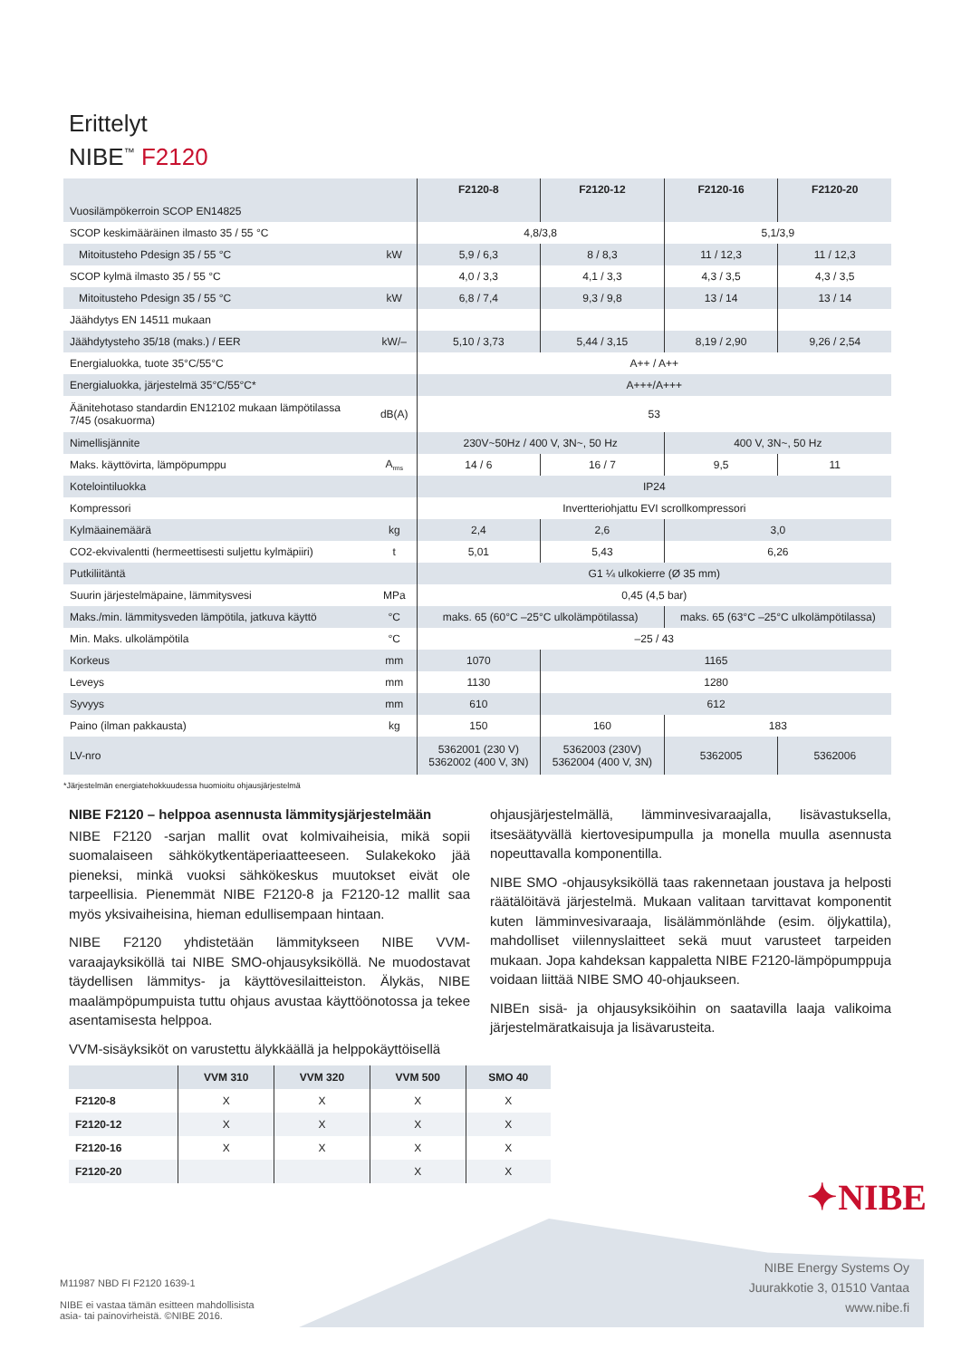Erittelyt
NIBE<sup>™</sup> F2120
| | | F2120-8 | F2120-12 | F2120-16 | F2120-20 |
| --- | --- | --- | --- | --- | --- |
| Vuosilämpökerroin SCOP EN14825 | | | | | |
| SCOP keskimääräinen ilmasto 35 / 55 °C | | 4,8/3,8 | | 5,1/3,9 | |
| Mitoitusteho Pdesign 35 / 55 °C | kW | 5,9 / 6,3 | 8 / 8,3 | 11 / 12,3 | 11 / 12,3 |
| SCOP kylmä ilmasto 35 / 55 °C | | 4,0 / 3,3 | 4,1 / 3,3 | 4,3 / 3,5 | 4,3 / 3,5 |
| Mitoitusteho Pdesign 35 / 55 °C | kW | 6,8 / 7,4 | 9,3 / 9,8 | 13 / 14 | 13 / 14 |
| Jäähdytys EN 14511 mukaan | | | | | |
| Jäähdytysteho 35/18 (maks.) / EER | kW/– | 5,10 / 3,73 | 5,44 / 3,15 | 8,19 / 2,90 | 9,26 / 2,54 |
| Energialuokka, tuote 35°C/55°C | | A++ / A++ | | | |
| Energialuokka, järjestelmä 35°C/55°C* | | A+++/A+++ | | | |
| Äänitehotaso standardin EN12102 mukaan lämpötilassa 7/45 (osakuorma) | dB(A) | 53 | | | |
| Nimellisjännite | | 230V~50Hz / 400 V, 3N~, 50 Hz | | 400 V, 3N~, 50 Hz | |
| Maks. käyttövirta, lämpöpumppu | A<sub>rms</sub> | 14 / 6 | 16 / 7 | 9,5 | 11 |
| Kotelointiluokka | | IP24 | | | |
| Kompressori | | Invertteriohjattu EVI scrollkompressori | | | |
| Kylmäainemäärä | kg | 2,4 | 2,6 | 3,0 | |
| CO2-ekvivalentti (hermeettisesti suljettu kylmäpiiri) | t | 5,01 | 5,43 | 6,26 | |
| Putkiliitäntä | | G1 ¼ ulkokierre (Ø 35 mm) | | | |
| Suurin järjestelmäpaine, lämmitysvesi | MPa | 0,45 (4,5 bar) | | | |
| Maks./min. lämmitysveden lämpötila, jatkuva käyttö | °C | maks. 65 (60°C –25°C ulkolämpötilassa) | | maks. 65 (63°C –25°C ulkolämpötilassa) | |
| Min. Maks. ulkolämpötila | °C | –25 / 43 | | | |
| Korkeus | mm | 1070 | 1165 | | |
| Leveys | mm | 1130 | 1280 | | |
| Syvyys | mm | 610 | 612 | | |
| Paino (ilman pakkausta) | kg | 150 | 160 | 183 | |
| LV-nro | | 5362001 (230 V) 5362002 (400 V, 3N) | 5362003 (230V) 5362004 (400 V, 3N) | 5362005 | 5362006 |
*Järjestelmän energiatehokkuudessa huomioitu ohjausjärjestelmä
NIBE F2120 – helppoa asennusta lämmitysjärjestelmään
NIBE F2120 -sarjan mallit ovat kolmivaiheisia, mikä sopii suomalaiseen sähkökytkentäperiaatteeseen. Sulakekoko jää pieneksi, minkä vuoksi sähkökeskus muutokset eivät ole tarpeellisia. Pienemmät NIBE F2120-8 ja F2120-12 mallit saa myös yksivaiheisina, hieman edullisempaan hintaan.
NIBE F2120 yhdistetään lämmitykseen NIBE VVM-varaajayksiköllä tai NIBE SMO-ohjausyksiköllä. Ne muodostavat täydellisen lämmitys- ja käyttövesilaitteiston. Älykäs, NIBE maalämpöpumpuista tuttu ohjaus avustaa käyttöönotossa ja tekee asentamisesta helppoa.
VVM-sisäyksiköt on varustettu älykkäällä ja helppokäyttöisellä
ohjausjärjestelmällä, lämminvesivaraajalla, lisävastuksella, itsesäätyvällä kiertovesipumpulla ja monella muulla asennusta nopeuttavalla komponentilla.
NIBE SMO -ohjausyksiköllä taas rakennetaan joustava ja helposti räätälöitävä järjestelmä. Mukaan valitaan tarvittavat komponentit kuten lämminvesivaraaja, lisälämmönlähde (esim. öljykattila), mahdolliset viilennyslaitteet sekä muut varusteet tarpeiden mukaan. Jopa kahdeksan kappaletta NIBE F2120-lämpöpumppuja voidaan liittää NIBE SMO 40-ohjaukseen.
NIBEn sisä- ja ohjausyksiköihin on saatavilla laaja valikoima järjestelmäratkaisuja ja lisävarusteita.
| | VVM 310 | VVM 320 | VVM 500 | SMO 40 |
| --- | --- | --- | --- | --- |
| F2120-8 | X | X | X | X |
| F2120-12 | X | X | X | X |
| F2120-16 | X | X | X | X |
| F2120-20 | | | X | X |
✦NIBE
NIBE Energy Systems Oy
Juurakkotie 3, 01510 Vantaa
www.nibe.fi
M11987 NBD FI F2120 1639-1
NIBE ei vastaa tämän esitteen mahdollisista
asia- tai painovirheistä. ©NIBE 2016.